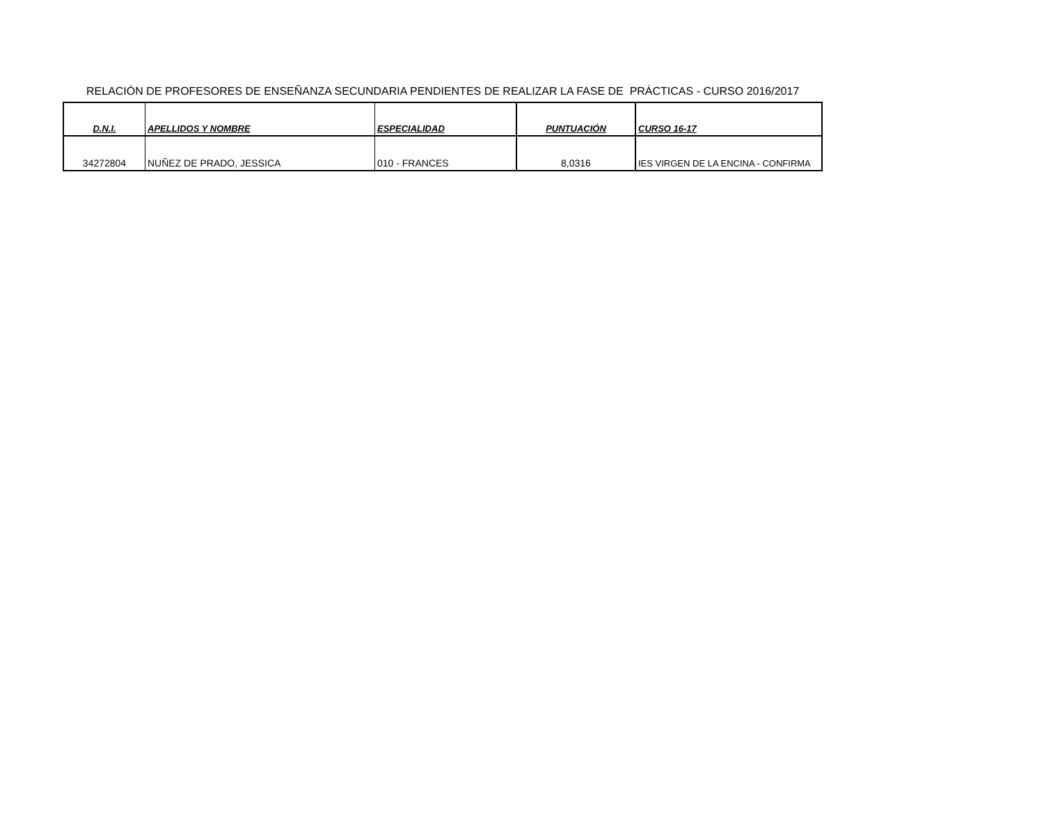RELACIÓN DE PROFESORES DE ENSEÑANZA SECUNDARIA PENDIENTES DE REALIZAR LA FASE DE PRÁCTICAS - CURSO 2016/2017
| D.N.I. | APELLIDOS Y NOMBRE | ESPECIALIDAD | PUNTUACIÓN | CURSO 16-17 |
| --- | --- | --- | --- | --- |
| 34272804 | NUÑEZ DE PRADO, JESSICA | 010 - FRANCES | 8,0316 | IES VIRGEN DE LA ENCINA - CONFIRMA |